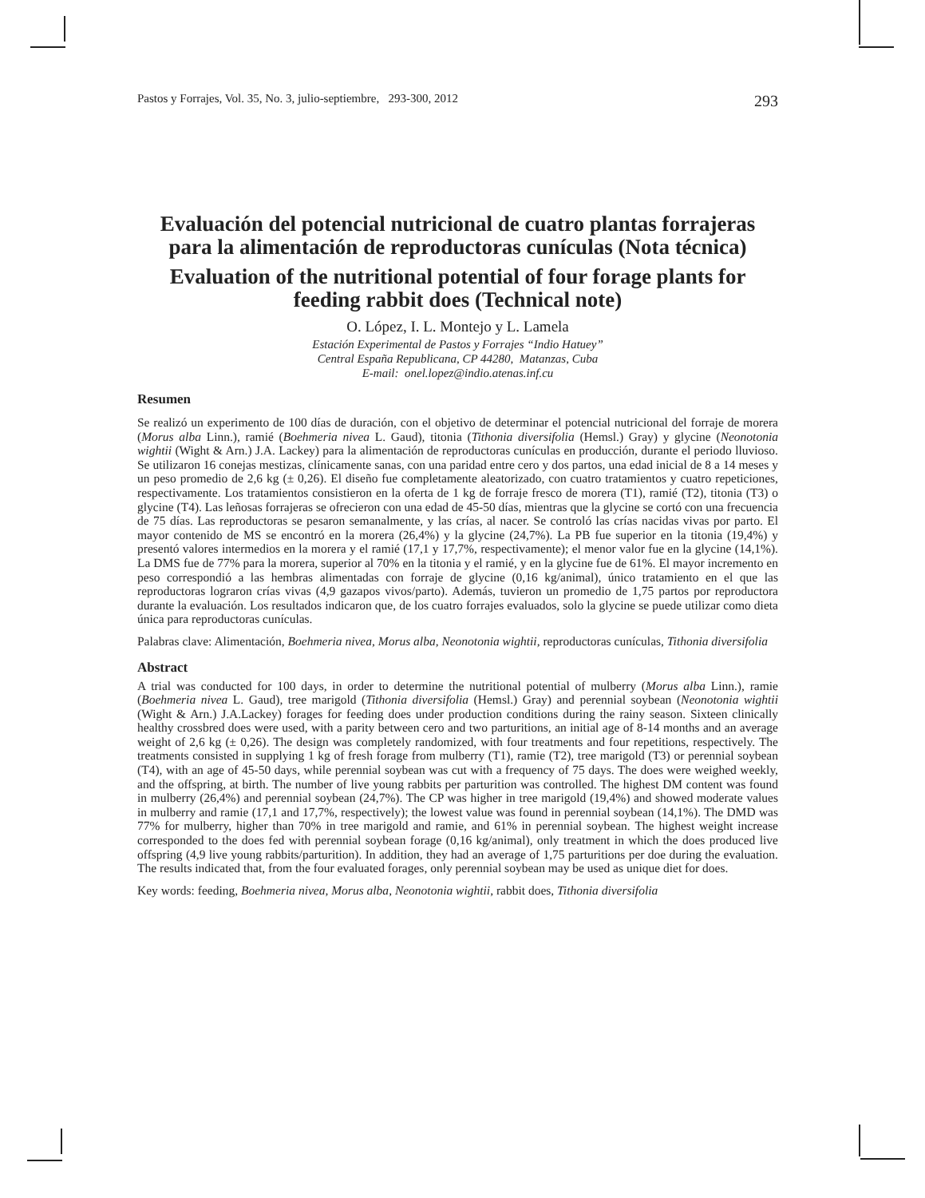Pastos y Forrajes, Vol. 35, No. 3, julio-septiembre, 293-300, 2012 293
Evaluación del potencial nutricional de cuatro plantas forrajeras para la alimentación de reproductoras cunículas (Nota técnica)
Evaluation of the nutritional potential of four forage plants for feeding rabbit does (Technical note)
O. López, I. L. Montejo y L. Lamela
Estación Experimental de Pastos y Forrajes “Indio Hatuey”
Central España Republicana, CP 44280, Matanzas, Cuba
E-mail: onel.lopez@indio.atenas.inf.cu
Resumen
Se realizó un experimento de 100 días de duración, con el objetivo de determinar el potencial nutricional del forraje de morera (Morus alba Linn.), ramié (Boehmeria nivea L. Gaud), titonia (Tithonia diversifolia (Hemsl.) Gray) y glycine (Neonotonia wightii (Wight & Arn.) J.A. Lackey) para la alimentación de reproductoras cunículas en producción, durante el periodo lluvioso. Se utilizaron 16 conejas mestizas, clínicamente sanas, con una paridad entre cero y dos partos, una edad inicial de 8 a 14 meses y un peso promedio de 2,6 kg (± 0,26). El diseño fue completamente aleatorizado, con cuatro tratamientos y cuatro repeticiones, respectivamente. Los tratamientos consistieron en la oferta de 1 kg de forraje fresco de morera (T1), ramié (T2), titonia (T3) o glycine (T4). Las leñosas forrajeras se ofrecieron con una edad de 45-50 días, mientras que la glycine se cortó con una frecuencia de 75 días. Las reproductoras se pesaron semanalmente, y las crías, al nacer. Se controló las crías nacidas vivas por parto. El mayor contenido de MS se encontró en la morera (26,4%) y la glycine (24,7%). La PB fue superior en la titonia (19,4%) y presentó valores intermedios en la morera y el ramié (17,1 y 17,7%, respectivamente); el menor valor fue en la glycine (14,1%). La DMS fue de 77% para la morera, superior al 70% en la titonia y el ramié, y en la glycine fue de 61%. El mayor incremento en peso correspondió a las hembras alimentadas con forraje de glycine (0,16 kg/animal), único tratamiento en el que las reproductoras lograron crías vivas (4,9 gazapos vivos/parto). Además, tuvieron un promedio de 1,75 partos por reproductora durante la evaluación. Los resultados indicaron que, de los cuatro forrajes evaluados, solo la glycine se puede utilizar como dieta única para reproductoras cunículas.
Palabras clave: Alimentación, Boehmeria nivea, Morus alba, Neonotonia wightii, reproductoras cunículas, Tithonia diversifolia
Abstract
A trial was conducted for 100 days, in order to determine the nutritional potential of mulberry (Morus alba Linn.), ramie (Boehmeria nivea L. Gaud), tree marigold (Tithonia diversifolia (Hemsl.) Gray) and perennial soybean (Neonotonia wightii (Wight & Arn.) J.A.Lackey) forages for feeding does under production conditions during the rainy season. Sixteen clinically healthy crossbred does were used, with a parity between cero and two parturitions, an initial age of 8-14 months and an average weight of 2,6 kg (± 0,26). The design was completely randomized, with four treatments and four repetitions, respectively. The treatments consisted in supplying 1 kg of fresh forage from mulberry (T1), ramie (T2), tree marigold (T3) or perennial soybean (T4), with an age of 45-50 days, while perennial soybean was cut with a frequency of 75 days. The does were weighed weekly, and the offspring, at birth. The number of live young rabbits per parturition was controlled. The highest DM content was found in mulberry (26,4%) and perennial soybean (24,7%). The CP was higher in tree marigold (19,4%) and showed moderate values in mulberry and ramie (17,1 and 17,7%, respectively); the lowest value was found in perennial soybean (14,1%). The DMD was 77% for mulberry, higher than 70% in tree marigold and ramie, and 61% in perennial soybean. The highest weight increase corresponded to the does fed with perennial soybean forage (0,16 kg/animal), only treatment in which the does produced live offspring (4,9 live young rabbits/parturition). In addition, they had an average of 1,75 parturitions per doe during the evaluation. The results indicated that, from the four evaluated forages, only perennial soybean may be used as unique diet for does.
Key words: feeding, Boehmeria nivea, Morus alba, Neonotonia wightii, rabbit does, Tithonia diversifolia